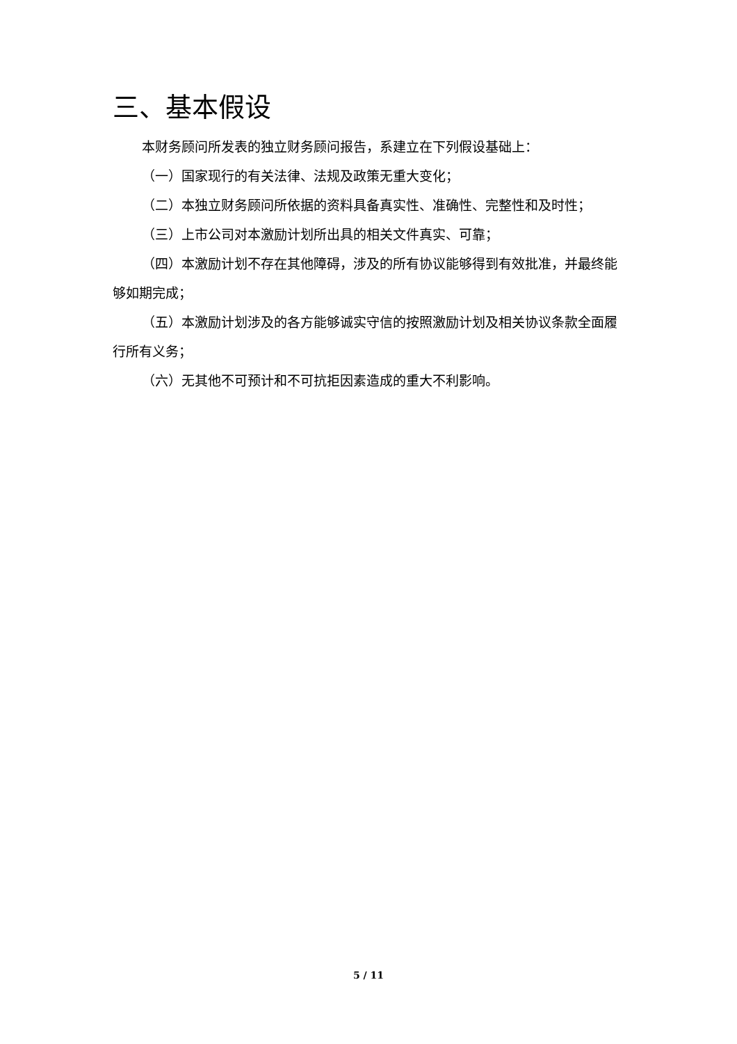三、基本假设
本财务顾问所发表的独立财务顾问报告，系建立在下列假设基础上：
（一）国家现行的有关法律、法规及政策无重大变化；
（二）本独立财务顾问所依据的资料具备真实性、准确性、完整性和及时性；
（三）上市公司对本激励计划所出具的相关文件真实、可靠；
（四）本激励计划不存在其他障碍，涉及的所有协议能够得到有效批准，并最终能够如期完成；
（五）本激励计划涉及的各方能够诚实守信的按照激励计划及相关协议条款全面履行所有义务；
（六）无其他不可预计和不可抗拒因素造成的重大不利影响。
5 / 11